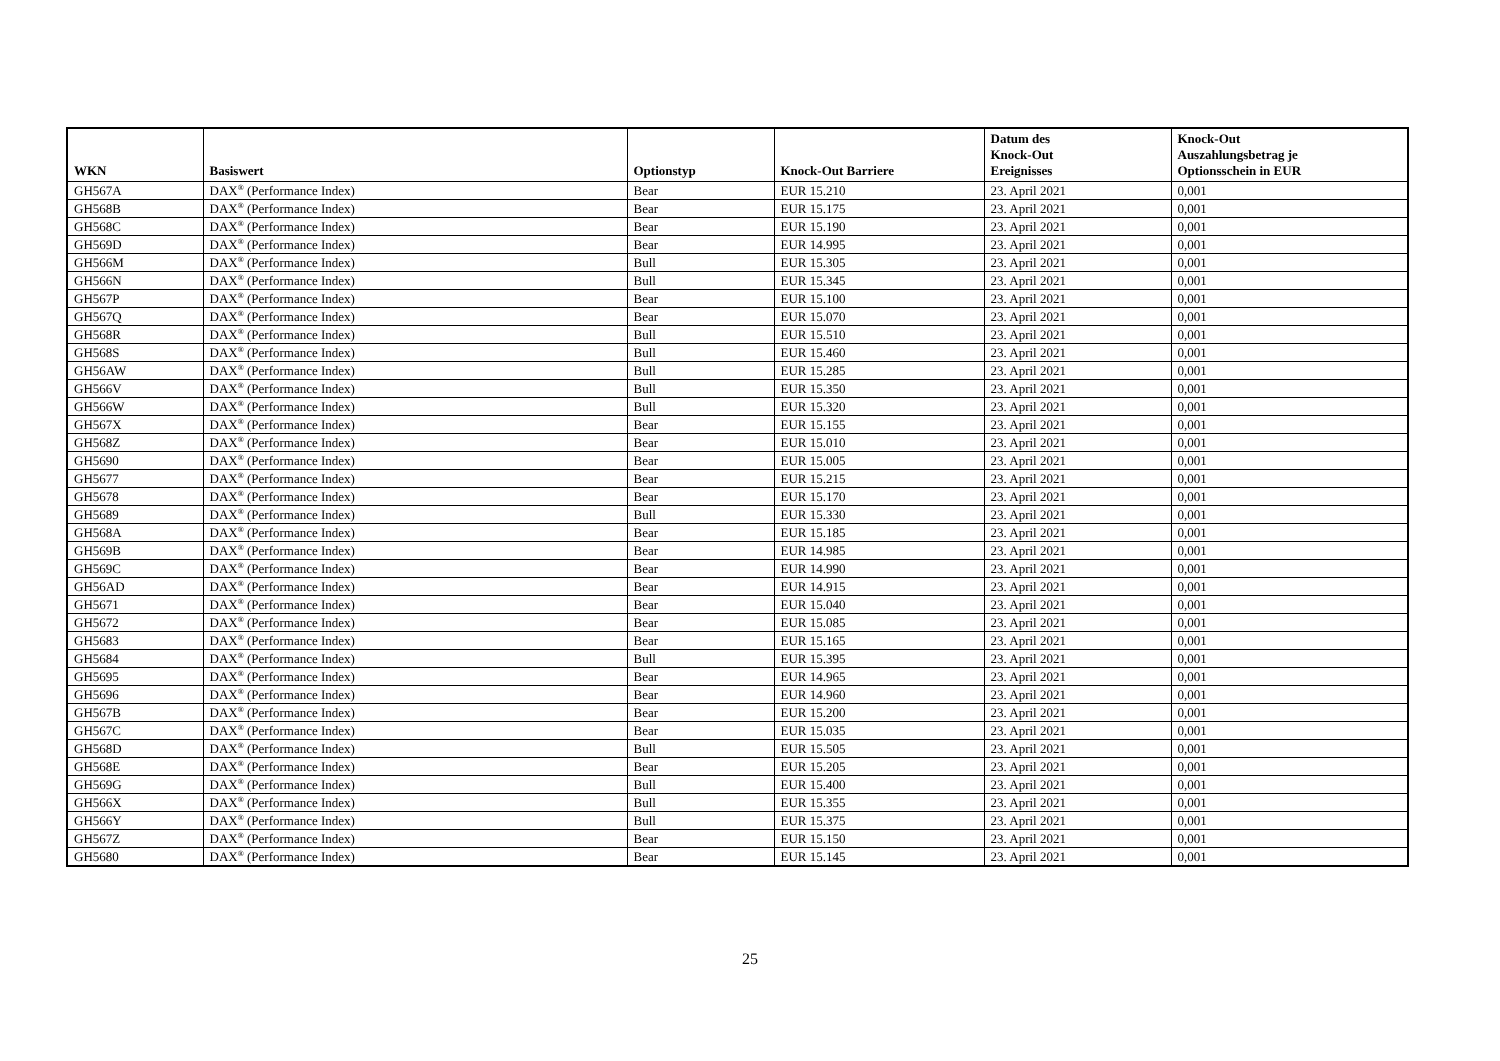| WKN | Basiswert | Optionstyp | Knock-Out Barriere | Datum des Knock-Out Ereignisses | Knock-Out Auszahlungsbetrag je Optionsschein in EUR |
| --- | --- | --- | --- | --- | --- |
| GH567A | DAX<sup>®</sup> (Performance Index) | Bear | EUR 15.210 | 23. April 2021 | 0,001 |
| GH568B | DAX<sup>®</sup> (Performance Index) | Bear | EUR 15.175 | 23. April 2021 | 0,001 |
| GH568C | DAX<sup>®</sup> (Performance Index) | Bear | EUR 15.190 | 23. April 2021 | 0,001 |
| GH569D | DAX<sup>®</sup> (Performance Index) | Bear | EUR 14.995 | 23. April 2021 | 0,001 |
| GH566M | DAX<sup>®</sup> (Performance Index) | Bull | EUR 15.305 | 23. April 2021 | 0,001 |
| GH566N | DAX<sup>®</sup> (Performance Index) | Bull | EUR 15.345 | 23. April 2021 | 0,001 |
| GH567P | DAX<sup>®</sup> (Performance Index) | Bear | EUR 15.100 | 23. April 2021 | 0,001 |
| GH567Q | DAX<sup>®</sup> (Performance Index) | Bear | EUR 15.070 | 23. April 2021 | 0,001 |
| GH568R | DAX<sup>®</sup> (Performance Index) | Bull | EUR 15.510 | 23. April 2021 | 0,001 |
| GH568S | DAX<sup>®</sup> (Performance Index) | Bull | EUR 15.460 | 23. April 2021 | 0,001 |
| GH56AW | DAX<sup>®</sup> (Performance Index) | Bull | EUR 15.285 | 23. April 2021 | 0,001 |
| GH566V | DAX<sup>®</sup> (Performance Index) | Bull | EUR 15.350 | 23. April 2021 | 0,001 |
| GH566W | DAX<sup>®</sup> (Performance Index) | Bull | EUR 15.320 | 23. April 2021 | 0,001 |
| GH567X | DAX<sup>®</sup> (Performance Index) | Bear | EUR 15.155 | 23. April 2021 | 0,001 |
| GH568Z | DAX<sup>®</sup> (Performance Index) | Bear | EUR 15.010 | 23. April 2021 | 0,001 |
| GH5690 | DAX<sup>®</sup> (Performance Index) | Bear | EUR 15.005 | 23. April 2021 | 0,001 |
| GH5677 | DAX<sup>®</sup> (Performance Index) | Bear | EUR 15.215 | 23. April 2021 | 0,001 |
| GH5678 | DAX<sup>®</sup> (Performance Index) | Bear | EUR 15.170 | 23. April 2021 | 0,001 |
| GH5689 | DAX<sup>®</sup> (Performance Index) | Bull | EUR 15.330 | 23. April 2021 | 0,001 |
| GH568A | DAX<sup>®</sup> (Performance Index) | Bear | EUR 15.185 | 23. April 2021 | 0,001 |
| GH569B | DAX<sup>®</sup> (Performance Index) | Bear | EUR 14.985 | 23. April 2021 | 0,001 |
| GH569C | DAX<sup>®</sup> (Performance Index) | Bear | EUR 14.990 | 23. April 2021 | 0,001 |
| GH56AD | DAX<sup>®</sup> (Performance Index) | Bear | EUR 14.915 | 23. April 2021 | 0,001 |
| GH5671 | DAX<sup>®</sup> (Performance Index) | Bear | EUR 15.040 | 23. April 2021 | 0,001 |
| GH5672 | DAX<sup>®</sup> (Performance Index) | Bear | EUR 15.085 | 23. April 2021 | 0,001 |
| GH5683 | DAX<sup>®</sup> (Performance Index) | Bear | EUR 15.165 | 23. April 2021 | 0,001 |
| GH5684 | DAX<sup>®</sup> (Performance Index) | Bull | EUR 15.395 | 23. April 2021 | 0,001 |
| GH5695 | DAX<sup>®</sup> (Performance Index) | Bear | EUR 14.965 | 23. April 2021 | 0,001 |
| GH5696 | DAX<sup>®</sup> (Performance Index) | Bear | EUR 14.960 | 23. April 2021 | 0,001 |
| GH567B | DAX<sup>®</sup> (Performance Index) | Bear | EUR 15.200 | 23. April 2021 | 0,001 |
| GH567C | DAX<sup>®</sup> (Performance Index) | Bear | EUR 15.035 | 23. April 2021 | 0,001 |
| GH568D | DAX<sup>®</sup> (Performance Index) | Bull | EUR 15.505 | 23. April 2021 | 0,001 |
| GH568E | DAX<sup>®</sup> (Performance Index) | Bear | EUR 15.205 | 23. April 2021 | 0,001 |
| GH569G | DAX<sup>®</sup> (Performance Index) | Bull | EUR 15.400 | 23. April 2021 | 0,001 |
| GH566X | DAX<sup>®</sup> (Performance Index) | Bull | EUR 15.355 | 23. April 2021 | 0,001 |
| GH566Y | DAX<sup>®</sup> (Performance Index) | Bull | EUR 15.375 | 23. April 2021 | 0,001 |
| GH567Z | DAX<sup>®</sup> (Performance Index) | Bear | EUR 15.150 | 23. April 2021 | 0,001 |
| GH5680 | DAX<sup>®</sup> (Performance Index) | Bear | EUR 15.145 | 23. April 2021 | 0,001 |
25